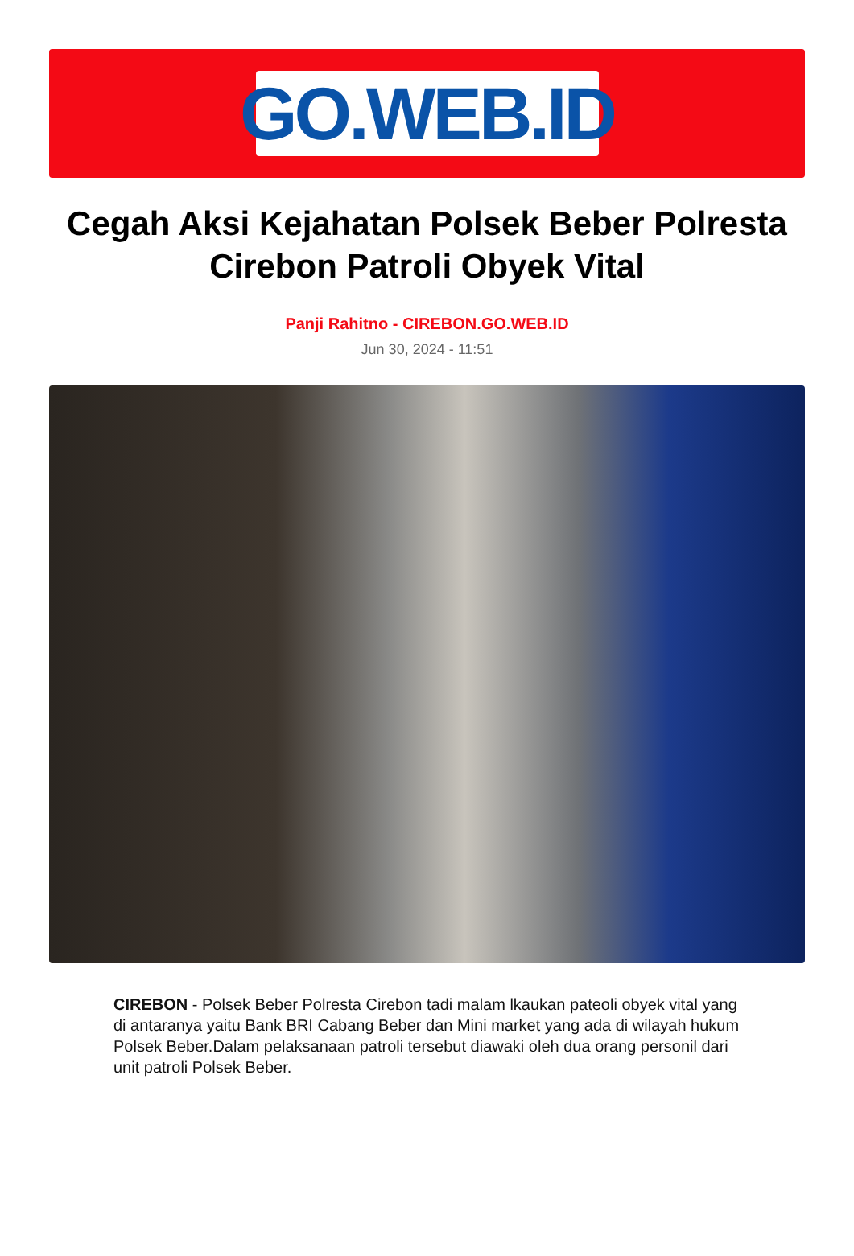GO.WEB.ID
Cegah Aksi Kejahatan Polsek Beber Polresta Cirebon Patroli Obyek Vital
Panji Rahitno - CIREBON.GO.WEB.ID
Jun 30, 2024 - 11:51
CIREBON - Polsek Beber Polresta Cirebon tadi malam lkaukan pateoli obyek vital yang di antaranya yaitu Bank BRI Cabang Beber dan Mini market yang ada di wilayah hukum Polsek Beber.Dalam pelaksanaan patroli tersebut diawaki oleh dua orang personil dari unit patroli Polsek Beber.